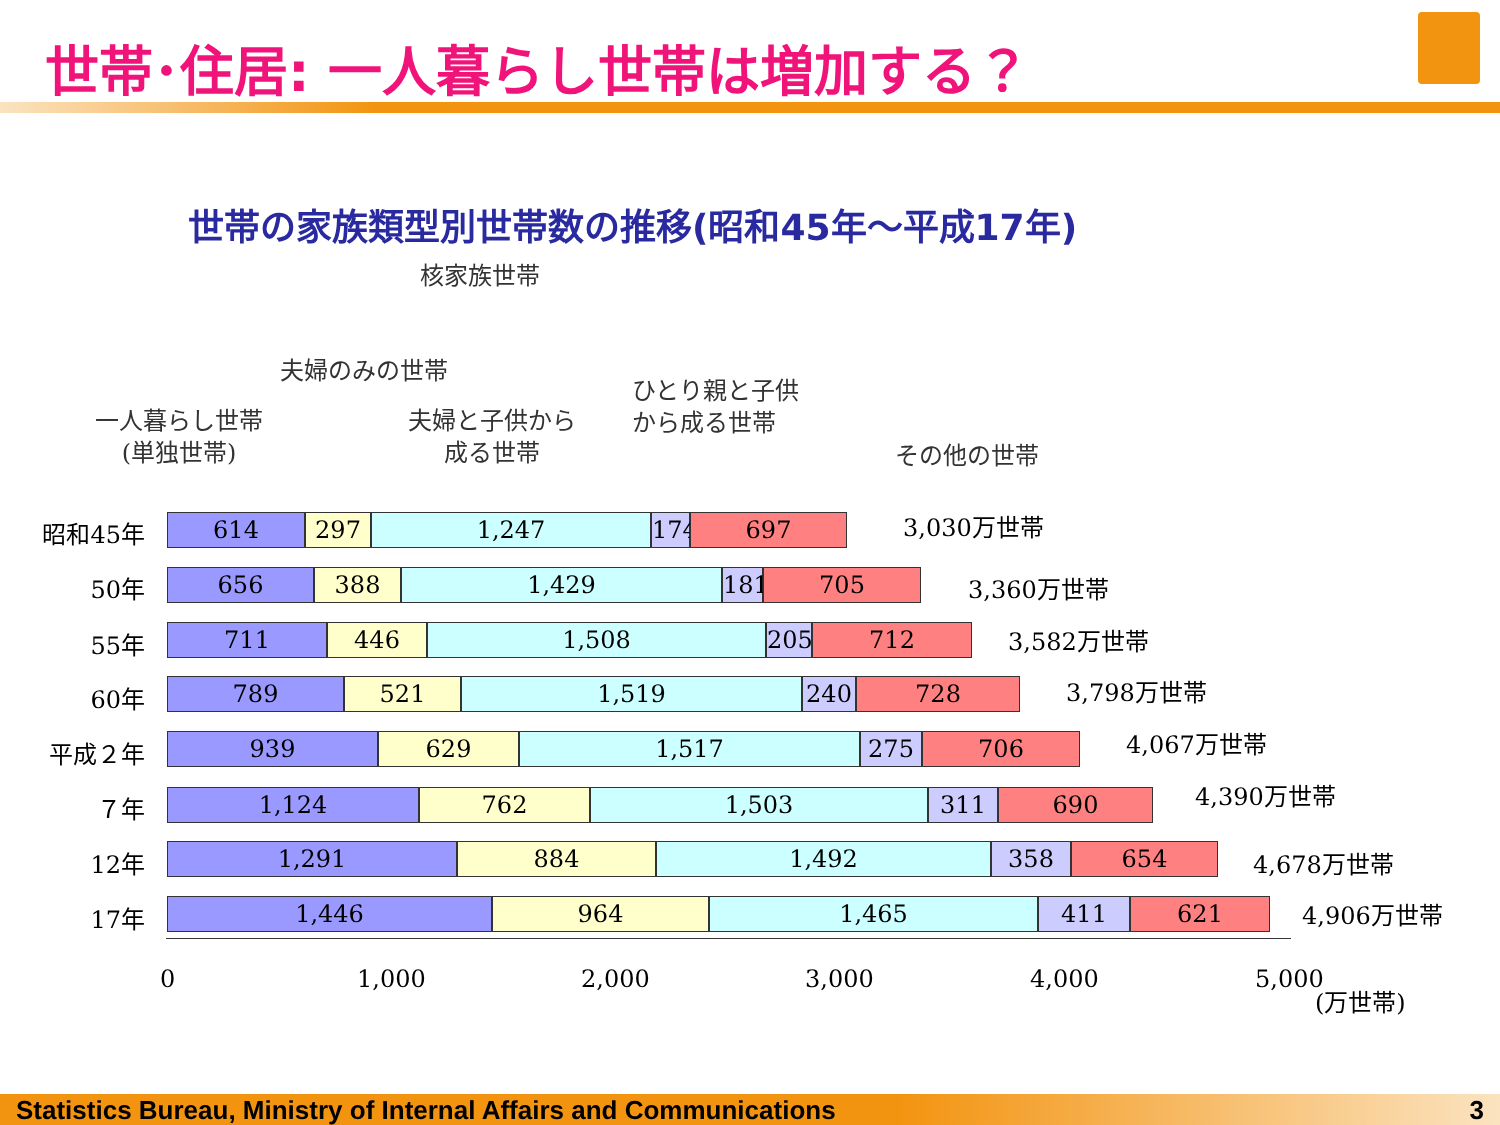世帯･住居: 一人暮らし世帯は増加する？
世帯の家族類型別世帯数の推移(昭和45年～平成17年)
核家族世帯
夫婦のみの世帯
一人暮らし世帯
(単独世帯)
夫婦と子供から
成る世帯
ひとり親と子供
から成る世帯
その他の世帯
昭和45年
614 297 1,247 174
697
3,030万世帯
50年
656 388 1,429 181
705
3,360万世帯
55年
711 446 1,508 205 712 3,582万世帯
60年
789 521 1,519 240 728 3,798万世帯
平成２年
939 629 1,517 275 706 4,067万世帯
７年
1,124 762 1,503 311 690 4,390万世帯
12年
1,291 884 1,492 358 654 4,678万世帯
17年
1,446 964 1,465 411 621 4,906万世帯
0 1,000 2,000 3,000 4,000 5,000
(万世帯)
Statistics Bureau, Ministry of Internal Affairs and Communications 3